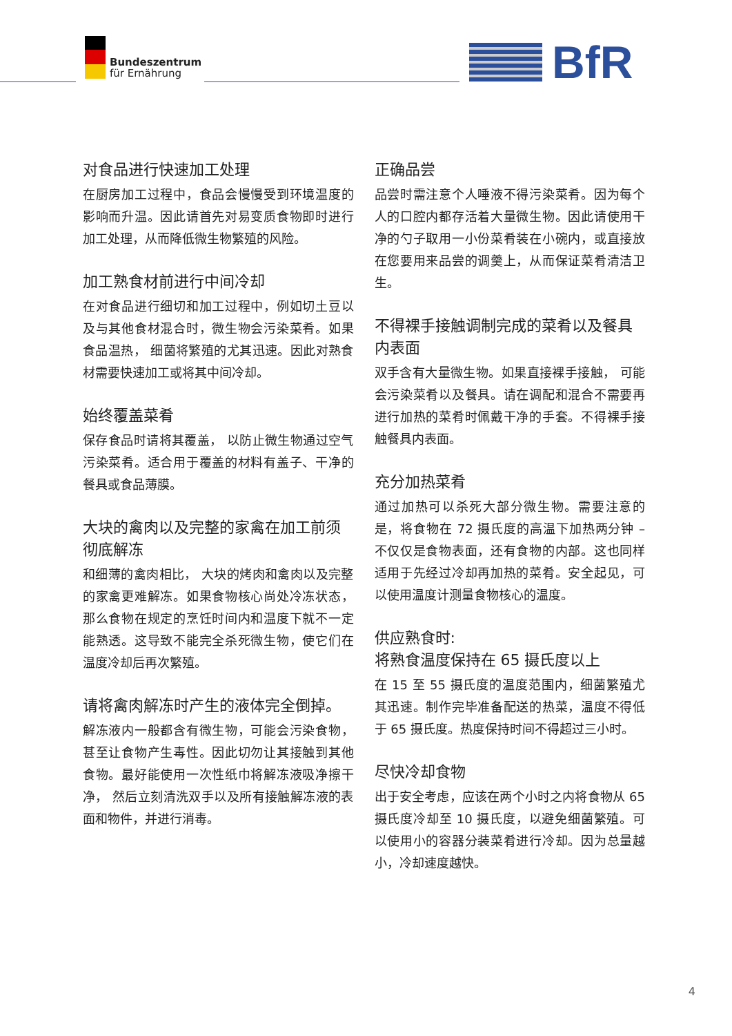Bundeszentrum
für Ernährung
BfR
对食品进行快速加工处理
在厨房加工过程中，食品会慢慢受到环境温度的影响而升温。因此请首先对易变质食物即时进行加工处理，从而降低微生物繁殖的风险。
加工熟食材前进行中间冷却
在对食品进行细切和加工过程中，例如切土豆以及与其他食材混合时，微生物会污染菜肴。如果食品温热， 细菌将繁殖的尤其迅速。因此对熟食材需要快速加工或将其中间冷却。
始终覆盖菜肴
保存食品时请将其覆盖， 以防止微生物通过空气污染菜肴。适合用于覆盖的材料有盖子、干净的餐具或食品薄膜。
大块的禽肉以及完整的家禽在加工前须彻底解冻
和细薄的禽肉相比， 大块的烤肉和禽肉以及完整的家禽更难解冻。如果食物核心尚处冷冻状态， 那么食物在规定的烹饪时间内和温度下就不一定能熟透。这导致不能完全杀死微生物，使它们在温度冷却后再次繁殖。
请将禽肉解冻时产生的液体完全倒掉。
解冻液内一般都含有微生物，可能会污染食物，甚至让食物产生毒性。因此切勿让其接触到其他食物。最好能使用一次性纸巾将解冻液吸净擦干净， 然后立刻清洗双手以及所有接触解冻液的表面和物件，并进行消毒。
正确品尝
品尝时需注意个人唾液不得污染菜肴。因为每个人的口腔内都存活着大量微生物。因此请使用干净的勺子取用一小份菜肴装在小碗内，或直接放在您要用来品尝的调羹上，从而保证菜肴清洁卫生。
不得裸手接触调制完成的菜肴以及餐具内表面
双手含有大量微生物。如果直接裸手接触， 可能会污染菜肴以及餐具。请在调配和混合不需要再进行加热的菜肴时佩戴干净的手套。不得裸手接触餐具内表面。
充分加热菜肴
通过加热可以杀死大部分微生物。需要注意的是，将食物在 72 摄氏度的高温下加热两分钟 – 不仅仅是食物表面，还有食物的内部。这也同样适用于先经过冷却再加热的菜肴。安全起见，可以使用温度计测量食物核心的温度。
供应熟食时:
将熟食温度保持在 65 摄氏度以上
在 15 至 55 摄氏度的温度范围内，细菌繁殖尤其迅速。制作完毕准备配送的热菜，温度不得低于 65 摄氏度。热度保持时间不得超过三小时。
尽快冷却食物
出于安全考虑，应该在两个小时之内将食物从 65 摄氏度冷却至 10 摄氏度，以避免细菌繁殖。可以使用小的容器分装菜肴进行冷却。因为总量越小，冷却速度越快。
4